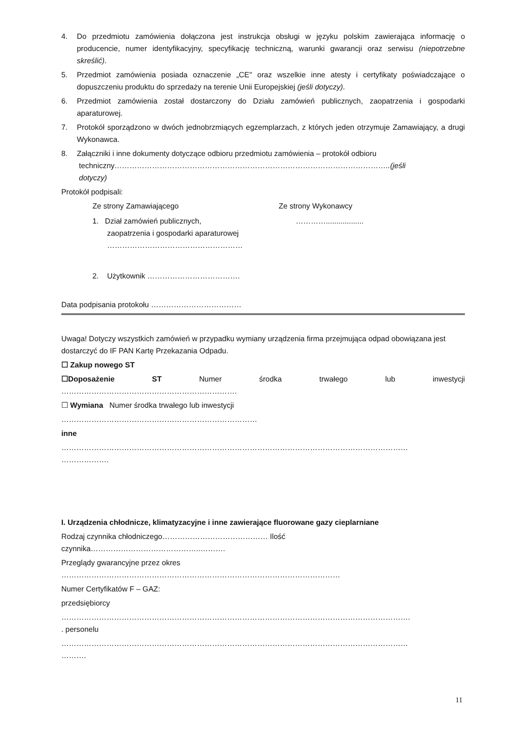4. Do przedmiotu zamówienia dołączona jest instrukcja obsługi w języku polskim zawierająca informację o producencie, numer identyfikacyjny, specyfikację techniczną, warunki gwarancji oraz serwisu (niepotrzebne skreślić).
5. Przedmiot zamówienia posiada oznaczenie „CE" oraz wszelkie inne atesty i certyfikaty poświadczające o dopuszczeniu produktu do sprzedaży na terenie Unii Europejskiej (jeśli dotyczy).
6. Przedmiot zamówienia został dostarczony do Działu zamówień publicznych, zaopatrzenia i gospodarki aparaturowej.
7. Protokół sporządzono w dwóch jednobrzmiących egzemplarzach, z których jeden otrzymuje Zamawiający, a drugi Wykonawca.
8. Załączniki i inne dokumenty dotyczące odbioru przedmiotu zamówienia – protokół odbioru
techniczny………………………………………………………………………………………………..(jeśli
dotyczy)
Protokół podpisali:
Ze strony Zamawiającego Ze strony Wykonawcy
1. Dział zamówień publicznych,
zaopatrzenia i gospodarki aparaturowej
………………………………………………
…………..................
2. Użytkownik ……………………………….
Data podpisania protokołu ………………………………
Uwaga! Dotyczy wszystkich zamówień w przypadku wymiany urządzenia firma przejmująca odpad obowiązana jest dostarczyć do IF PAN Kartę Przekazania Odpadu.
☐ Zakup nowego ST
☐Doposażenie ST Numer środka trwałego lub inwestycji
…………………………………………………………….
☐ Wymiana Numer środka trwałego lub inwestycji
……………………………………………………………………
inne
…………………………………………………………………………………………………………………………
……………….
I. Urządzenia chłodnicze, klimatyzacyjne i inne zawierające fluorowane gazy cieplarniane
Rodzaj czynnika chłodniczego…………………………………… Ilość
czynnika……………………………………..……….
Przeglądy gwarancyjne przez okres
…………………………………………………………………………………………………
Numer Certyfikatów F – GAZ:
przedsiębiorcy
………………………………………………………………………………………………………………………….
. personelu
…………………………………………………………………………………………………………………………
……….
11